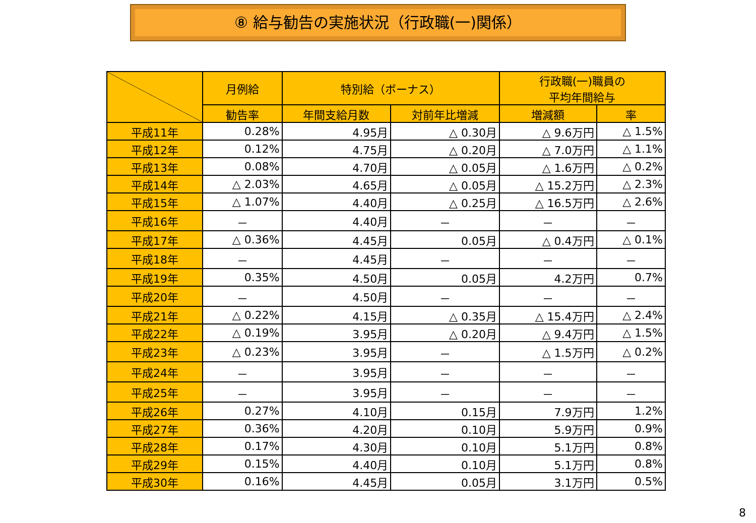⑧ 給与勧告の実施状況（行政職(一)関係）
| | 月例給 | 特別給（ボーナス） | | 行政職(一)職員の 平均年間給与 | |
| --- | --- | --- | --- | --- | --- |
| | 勧告率 | 年間支給月数 | 対前年比増減 | 増減額 | 率 |
| 平成11年 | 0.28% | 4.95月 | △ 0.30月 | △ 9.6万円 | △ 1.5% |
| 平成12年 | 0.12% | 4.75月 | △ 0.20月 | △ 7.0万円 | △ 1.1% |
| 平成13年 | 0.08% | 4.70月 | △ 0.05月 | △ 1.6万円 | △ 0.2% |
| 平成14年 | △ 2.03% | 4.65月 | △ 0.05月 | △ 15.2万円 | △ 2.3% |
| 平成15年 | △ 1.07% | 4.40月 | △ 0.25月 | △ 16.5万円 | △ 2.6% |
| 平成16年 | － | 4.40月 | － | － | － |
| 平成17年 | △ 0.36% | 4.45月 | 0.05月 | △ 0.4万円 | △ 0.1% |
| 平成18年 | － | 4.45月 | － | － | － |
| 平成19年 | 0.35% | 4.50月 | 0.05月 | 4.2万円 | 0.7% |
| 平成20年 | － | 4.50月 | － | － | － |
| 平成21年 | △ 0.22% | 4.15月 | △ 0.35月 | △ 15.4万円 | △ 2.4% |
| 平成22年 | △ 0.19% | 3.95月 | △ 0.20月 | △ 9.4万円 | △ 1.5% |
| 平成23年 | △ 0.23% | 3.95月 | － | △ 1.5万円 | △ 0.2% |
| 平成24年 | － | 3.95月 | － | － | － |
| 平成25年 | － | 3.95月 | － | － | － |
| 平成26年 | 0.27% | 4.10月 | 0.15月 | 7.9万円 | 1.2% |
| 平成27年 | 0.36% | 4.20月 | 0.10月 | 5.9万円 | 0.9% |
| 平成28年 | 0.17% | 4.30月 | 0.10月 | 5.1万円 | 0.8% |
| 平成29年 | 0.15% | 4.40月 | 0.10月 | 5.1万円 | 0.8% |
| 平成30年 | 0.16% | 4.45月 | 0.05月 | 3.1万円 | 0.5% |
8